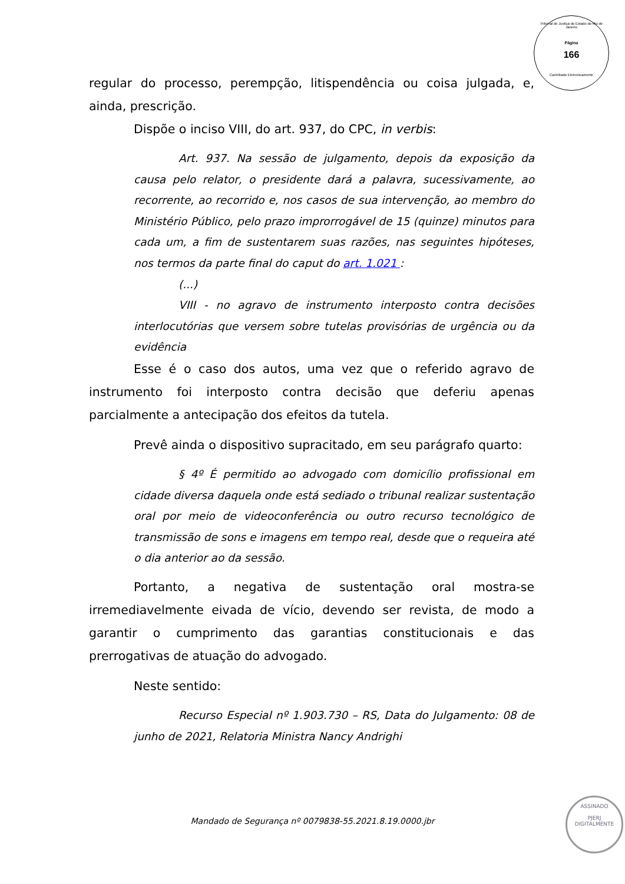Tribunal de Justiça do Estado do Rio de Janeiro
Página
166
Carimbado Eletronicamente
regular do processo, perempção, litispendência ou coisa julgada, e, ainda, prescrição.
Dispõe o inciso VIII, do art. 937, do CPC, in verbis:
Art. 937. Na sessão de julgamento, depois da exposição da causa pelo relator, o presidente dará a palavra, sucessivamente, ao recorrente, ao recorrido e, nos casos de sua intervenção, ao membro do Ministério Público, pelo prazo improrrogável de 15 (quinze) minutos para cada um, a fim de sustentarem suas razões, nas seguintes hipóteses, nos termos da parte final do caput do art. 1.021 :
(...)
VIII - no agravo de instrumento interposto contra decisões interlocutórias que versem sobre tutelas provisórias de urgência ou da evidência
Esse é o caso dos autos, uma vez que o referido agravo de instrumento foi interposto contra decisão que deferiu apenas parcialmente a antecipação dos efeitos da tutela.
Prevê ainda o dispositivo supracitado, em seu parágrafo quarto:
§ 4º É permitido ao advogado com domicílio profissional em cidade diversa daquela onde está sediado o tribunal realizar sustentação oral por meio de videoconferência ou outro recurso tecnológico de transmissão de sons e imagens em tempo real, desde que o requeira até o dia anterior ao da sessão.
Portanto, a negativa de sustentação oral mostra-se irremediavelmente eivada de vício, devendo ser revista, de modo a garantir o cumprimento das garantias constitucionais e das prerrogativas de atuação do advogado.
Neste sentido:
Recurso Especial nº 1.903.730 – RS, Data do Julgamento: 08 de junho de 2021, Relatoria Ministra Nancy Andrighi
Mandado de Segurança nº 0079838-55.2021.8.19.0000.jbr
ASSINADO
PJERJ
DIGITALMENTE